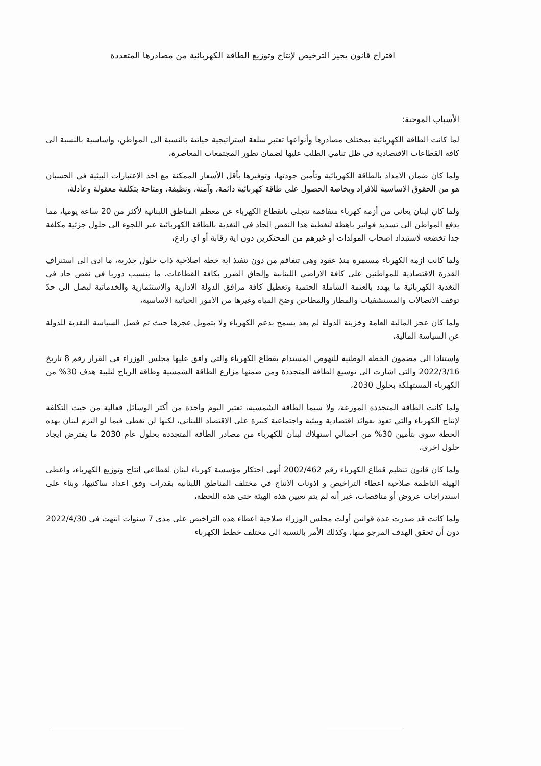اقتراح قانون يجيز الترخيص لإنتاج وتوزيع الطاقة الكهربائية من مصادرها المتعددة
الأسباب الموجبة:
لما كانت الطاقة الكهربائية بمختلف مصادرها وأنواعها تعتبر سلعة استراتيجية حياتية بالنسبة الى المواطن، واساسية بالنسبة الى كافة القطاعات الاقتصادية في ظل تنامي الطلب عليها لضمان تطور المجتمعات المعاصرة،
ولما كان ضمان الامداد بالطاقة الكهربائية وتأمين جودتها، وتوفيرها بأقل الأسعار الممكنة مع اخذ الاعتبارات البيئية في الحسبان هو من الحقوق الاساسية للأفراد وبخاصة الحصول على طاقة كهربائية دائمة، وآمنة، ونظيفة، ومتاحة بتكلفة معقولة وعادلة،
ولما كان لبنان يعاني من أزمة كهرباء متفاقمة تتجلى بانقطاع الكهرباء عن معظم المناطق اللبنانية لأكثر من 20 ساعة يوميا، مما يدفع المواطن الى تسديد فواتير باهظة لتغطية هذا النقص الحاد في التغذية بالطاقة الكهربائية عبر اللجوء الى حلول جزئية مكلفة جدا تخضعه لاستبداد اصحاب المولدات او غيرهم من المحتكرين دون اية رقابة أو اي رادع،
ولما كانت ازمة الكهرباء مستمرة منذ عقود وهي تتفاقم من دون تنفيذ اية خطة اصلاحية ذات حلول جذرية، ما ادى الى استنزاف القدرة الاقتصادية للمواطنين على كافة الاراضي اللبنانية وإلحاق الضرر بكافة القطاعات، ما يتسبب دوريا في نقص حاد في التغذية الكهربائية ما يهدد بالعتمة الشاملة الحتمية وتعطيل كافة مرافق الدولة الادارية والاستثمارية والخدماتية ليصل الى حدّ توقف الاتصالات والمستشفيات والمطار والمطاحن وضخ المياه وغيرها من الامور الحياتية الاساسية،
ولما كان عجز المالية العامة وخزينة الدولة لم يعد يسمح بدعم الكهرباء ولا بتمويل عجزها حيث تم فصل السياسة النقدية للدولة عن السياسة المالية،
واستنادا الى مضمون الخطة الوطنية للنهوض المستدام بقطاع الكهرباء والتي وافق عليها مجلس الوزراء في القرار رقم 8 تاريخ 2022/3/16 والتي اشارت الى توسيع الطاقة المتجددة ومن ضمنها مزارع الطاقة الشمسية وطاقة الرياح لتلبية هدف 30% من الكهرباء المستهلكة بحلول 2030،
ولما كانت الطاقة المتجددة الموزعة، ولا سيما الطاقة الشمسية، تعتبر اليوم واحدة من أكثر الوسائل فعالية من حيث التكلفة لإنتاج الكهرباء والتي تعود بفوائد اقتصادية وبيئية واجتماعية كبيرة على الاقتصاد اللبناني، لكنها لن تغطي فيما لو التزم لبنان بهذه الخطة سوى بتأمين 30% من اجمالي استهلاك لبنان للكهرباء من مصادر الطاقة المتجددة بحلول عام 2030 ما يفترض ايجاد حلول اخرى،
ولما كان قانون تنظيم قطاع الكهرباء رقم 2002/462 أنهى احتكار مؤسسة كهرباء لبنان لقطاعي انتاج وتوزيع الكهرباء، واعطى الهيئة الناظمة صلاحية اعطاء التراخيص و اذونات الانتاج في مختلف المناطق اللبنانية بقدرات وفق اعداد ساكنيها، وبناء على استدراجات عروض أو مناقصات، غير أنه لم يتم تعيين هذه الهيئة حتى هذه اللحظة،
ولما كانت قد صدرت عدة قوانين أولت مجلس الوزراء صلاحية اعطاء هذه التراخيص على مدى 7 سنوات انتهت في 2022/4/30 دون أن تحقق الهدف المرجو منها، وكذلك الأمر بالنسبة الى مختلف خطط الكهرباء